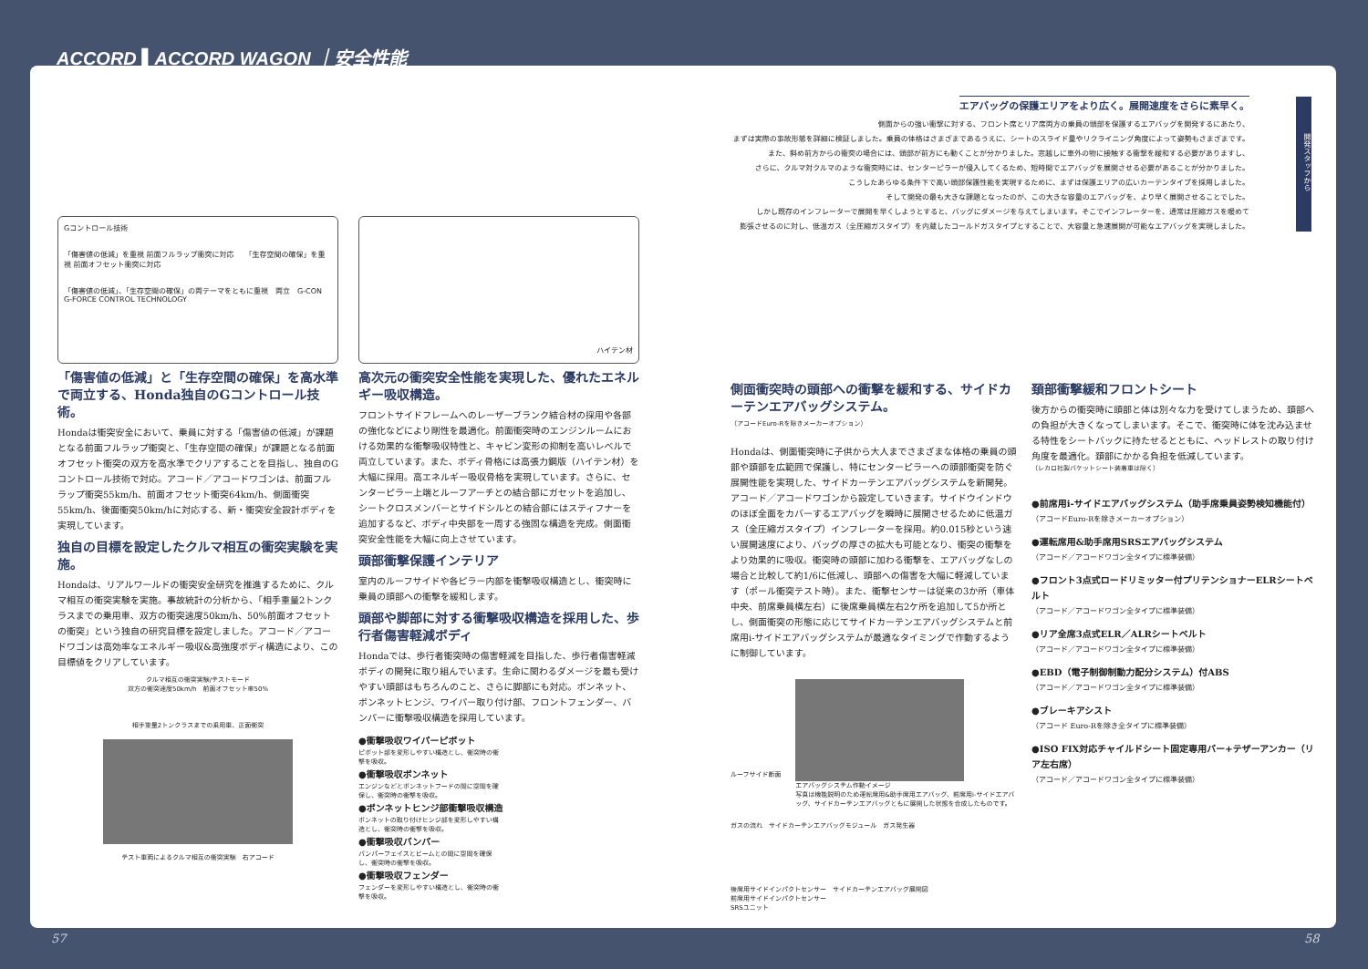ACCORD ▌ACCORD WAGON ｜安全性能
エアバッグの保護エリアをより広く。展開速度をさらに素早く。
側面からの強い衝撃に対する、フロント席とリア席両方の乗員の頭部を保護するエアバッグを開発するにあたり、
まずは実際の事故形態を詳細に検証しました。乗員の体格はさまざまであるうえに、シートのスライド量やリクライニング角度によって姿勢もさまざまです。
また、斜め前方からの衝突の場合には、頭部が前方にも動くことが分かりました。窓越しに車外の物に接触する衝撃を緩和する必要がありますし、
さらに、クルマ対クルマのような衝突時には、センターピラーが侵入してくるため、短時間でエアバッグを展開させる必要があることが分かりました。
こうしたあらゆる条件下で高い頭部保護性能を実現するために、まずは保護エリアの広いカーテンタイプを採用しました。
そして開発の最も大きな課題となったのが、この大きな容量のエアバッグを、より早く展開させることでした。
しかし既存のインフレーターで展開を早くしようとすると、バッグにダメージを与えてしまいます。そこでインフレーターを、通常は圧縮ガスを暖めて
膨張させるのに対し、低温ガス（全圧縮ガスタイプ）を内蔵したコールドガスタイプとすることで、大容量と急速展開が可能なエアバッグを実現しました。
開発スタッフから
Gコントロール技術
「傷害値の低減」を重視 前面フルラップ衝突に対応　　「生存空間の確保」を重視 前面オフセット衝突に対応
「傷害値の低減」、「生存空間の確保」の両テーマをともに重視　両立　G-CON G-FORCE CONTROL TECHNOLOGY
「傷害値の低減」と「生存空間の確保」を高水準で両立する、Honda独自のGコントロール技術。
Hondaは衝突安全において、乗員に対する「傷害値の低減」が課題となる前面フルラップ衝突と、「生存空間の確保」が課題となる前面オフセット衝突の双方を高水準でクリアすることを目指し、独自のGコントロール技術で対応。アコード／アコードワゴンは、前面フルラップ衝突55km/h、前面オフセット衝突64km/h、側面衝突55km/h、後面衝突50km/hに対応する、新・衝突安全設計ボディを実現しています。
独自の目標を設定したクルマ相互の衝突実験を実施。
Hondaは、リアルワールドの衝突安全研究を推進するために、クルマ相互の衝突実験を実施。事故統計の分析から、「相手重量2トンクラスまでの乗用車、双方の衝突速度50km/h、50%前面オフセットの衝突」という独自の研究目標を設定しました。アコード／アコードワゴンは高効率なエネルギー吸収&高強度ボディ構造により、この目標値をクリアしています。
クルマ相互の衝突実験/テストモード
双方の衝突速度50km/h　前面オフセット率50%
相手重量2トンクラスまでの乗用車、正面衝突
テスト車両によるクルマ相互の衝突実験　右アコード
ハイテン材
高次元の衝突安全性能を実現した、優れたエネルギー吸収構造。
フロントサイドフレームへのレーザーブランク結合材の採用や各部の強化などにより剛性を最適化。前面衝突時のエンジンルームにおける効果的な衝撃吸収特性と、キャビン変形の抑制を高いレベルで両立しています。また、ボディ骨格には高張力鋼版（ハイテン材）を大幅に採用。高エネルギー吸収骨格を実現しています。さらに、センターピラー上端とルーフアーチとの結合部にガセットを追加し、シートクロスメンバーとサイドシルとの結合部にはスティフナーを追加するなど、ボディ中央部を一周する強固な構造を完成。側面衝突安全性能を大幅に向上させています。
頭部衝撃保護インテリア
室内のルーフサイドや各ピラー内部を衝撃吸収構造とし、衝突時に乗員の頭部への衝撃を緩和します。
頭部や脚部に対する衝撃吸収構造を採用した、歩行者傷害軽減ボディ
Hondaでは、歩行者衝突時の傷害軽減を目指した、歩行者傷害軽減ボディの開発に取り組んでいます。生命に関わるダメージを最も受けやすい頭部はもちろんのこと、さらに脚部にも対応。ボンネット、ボンネットヒンジ、ワイパー取り付け部、フロントフェンダー、バンパーに衝撃吸収構造を採用しています。
●衝撃吸収ワイパーピボット
ピボット部を変形しやすい構造とし、衝突時の衝撃を吸収。
●衝撃吸収ボンネット
エンジンなどとボンネットフードの間に空間を確保し、衝突時の衝撃を吸収。
●ボンネットヒンジ部衝撃吸収構造
ボンネットの取り付けヒンジ部を変形しやすい構造とし、衝突時の衝撃を吸収。
●衝撃吸収バンパー
バンパーフェイスとビームとの間に空間を確保し、衝突時の衝撃を吸収。
●衝撃吸収フェンダー
フェンダーを変形しやすい構造とし、衝突時の衝撃を吸収。
側面衝突時の頭部への衝撃を緩和する、サイドカーテンエアバッグシステム。
（アコードEuro-Rを除きメーカーオプション）
Hondaは、側面衝突時に子供から大人までさまざまな体格の乗員の頭部や頚部を広範囲で保護し、特にセンターピラーへの頭部衝突を防ぐ展開性能を実現した、サイドカーテンエアバッグシステムを新開発。アコード／アコードワゴンから設定していきます。サイドウインドウのほぼ全面をカバーするエアバッグを瞬時に展開させるために低温ガス（全圧縮ガスタイプ）インフレーターを採用。約0.015秒という速い展開速度により、バッグの厚さの拡大も可能となり、衝突の衝撃をより効果的に吸収。衝突時の頭部に加わる衝撃を、エアバッグなしの場合と比較して約1/6に低減し、頭部への傷害を大幅に軽減しています（ポール衝突テスト時）。また、衝撃センサーは従来の3か所（車体中央、前席乗員横左右）に後席乗員横左右2ケ所を追加して5か所とし、側面衝突の形態に応じてサイドカーテンエアバッグシステムと前席用i-サイドエアバッグシステムが最適なタイミングで作動するように制御しています。
ルーフサイド断面
エアバッグシステム作動イメージ
写真は機能説明のため運転席用&助手席用エアバッグ、前席用i-サイドエアバッグ、サイドカーテンエアバッグともに展開した状態を合成したものです。
ガスの流れ　サイドカーテンエアバッグモジュール　ガス発生器
後席用サイドインパクトセンサー　サイドカーテンエアバッグ展開図
前席用サイドインパクトセンサー
SRSユニット
頚部衝撃緩和フロントシート
後方からの衝突時に頭部と体は別々な力を受けてしまうため、頚部への負担が大きくなってしまいます。そこで、衝突時に体を沈み込ませる特性をシートバックに持たせるとともに、ヘッドレストの取り付け角度を最適化。頚部にかかる負担を低減しています。
（レカロ社製バケットシート装着車は除く）
●前席用i-サイドエアバッグシステム（助手席乗員姿勢検知機能付）
（アコードEuro-Rを除きメーカーオプション）
●運転席用&助手席用SRSエアバッグシステム
（アコード／アコードワゴン全タイプに標準装備）
●フロント3点式ロードリミッター付プリテンショナーELRシートベルト
（アコード／アコードワゴン全タイプに標準装備）
●リア全席3点式ELR／ALRシートベルト
（アコード／アコードワゴン全タイプに標準装備）
●EBD（電子制御制動力配分システム）付ABS
（アコード／アコードワゴン全タイプに標準装備）
●ブレーキアシスト
（アコード Euro-Rを除き全タイプに標準装備）
●ISO FIX対応チャイルドシート固定専用バー+テザーアンカー（リア左右席）
（アコード／アコードワゴン全タイプに標準装備）
57 58